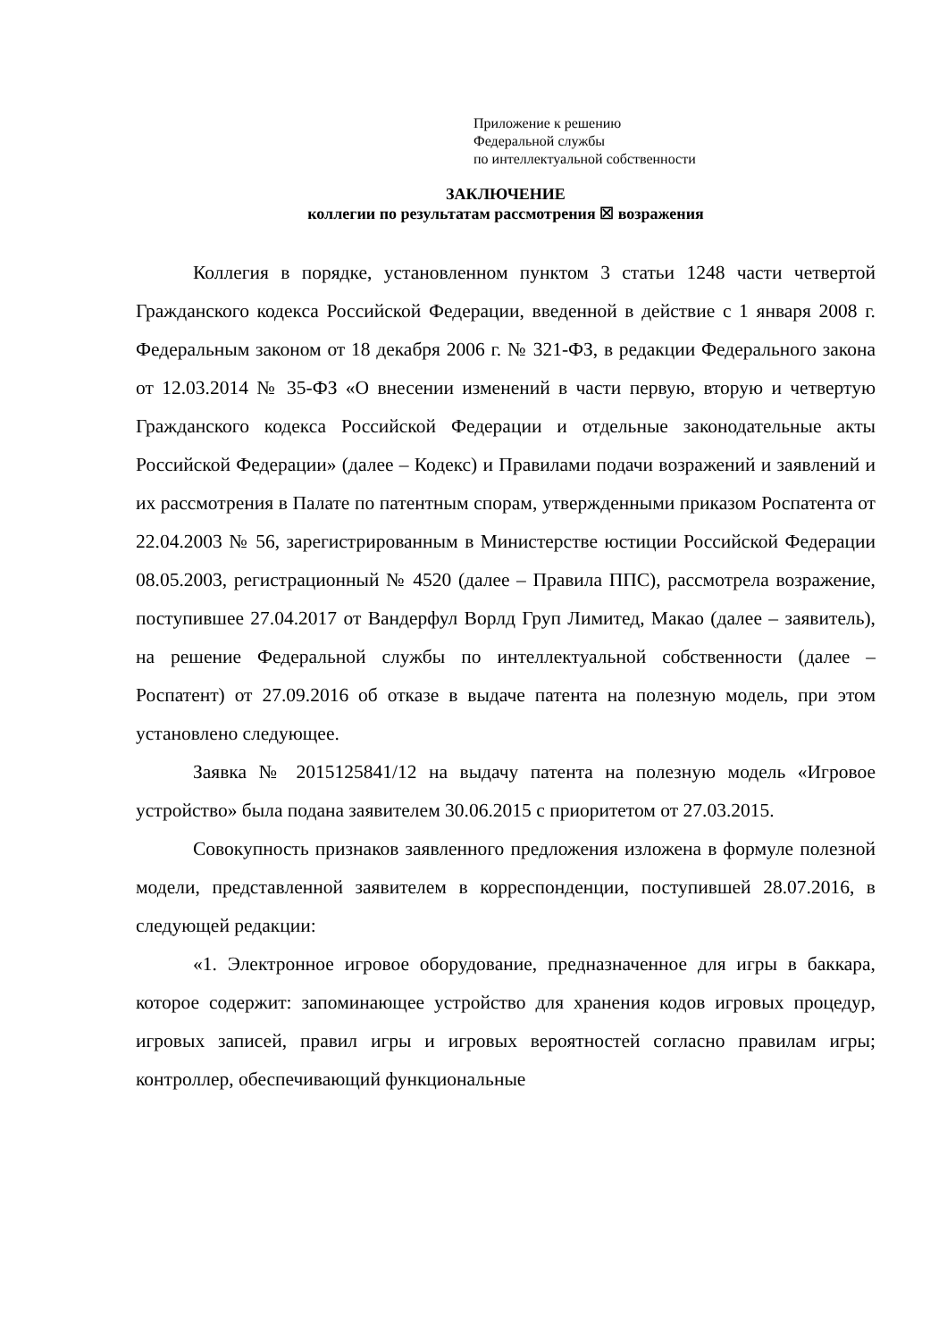Приложение к решению
Федеральной службы
по интеллектуальной собственности
ЗАКЛЮЧЕНИЕ
коллегии по результатам рассмотрения ☒ возражения
Коллегия в порядке, установленном пунктом 3 статьи 1248 части четвертой Гражданского кодекса Российской Федерации, введенной в действие с 1 января 2008 г. Федеральным законом от 18 декабря 2006 г. № 321-ФЗ, в редакции Федерального закона от 12.03.2014 № 35-ФЗ «О внесении изменений в части первую, вторую и четвертую Гражданского кодекса Российской Федерации и отдельные законодательные акты Российской Федерации» (далее – Кодекс) и Правилами подачи возражений и заявлений и их рассмотрения в Палате по патентным спорам, утвержденными приказом Роспатента от 22.04.2003 № 56, зарегистрированным в Министерстве юстиции Российской Федерации 08.05.2003, регистрационный № 4520 (далее – Правила ППС), рассмотрела возражение, поступившее 27.04.2017 от Вандерфул Ворлд Груп Лимитед, Макао (далее – заявитель), на решение Федеральной службы по интеллектуальной собственности (далее – Роспатент) от 27.09.2016 об отказе в выдаче патента на полезную модель, при этом установлено следующее.
Заявка № 2015125841/12 на выдачу патента на полезную модель «Игровое устройство» была подана заявителем 30.06.2015 с приоритетом от 27.03.2015.
Совокупность признаков заявленного предложения изложена в формуле полезной модели, представленной заявителем в корреспонденции, поступившей 28.07.2016, в следующей редакции:
«1. Электронное игровое оборудование, предназначенное для игры в баккара, которое содержит: запоминающее устройство для хранения кодов игровых процедур, игровых записей, правил игры и игровых вероятностей согласно правилам игры; контроллер, обеспечивающий функциональные